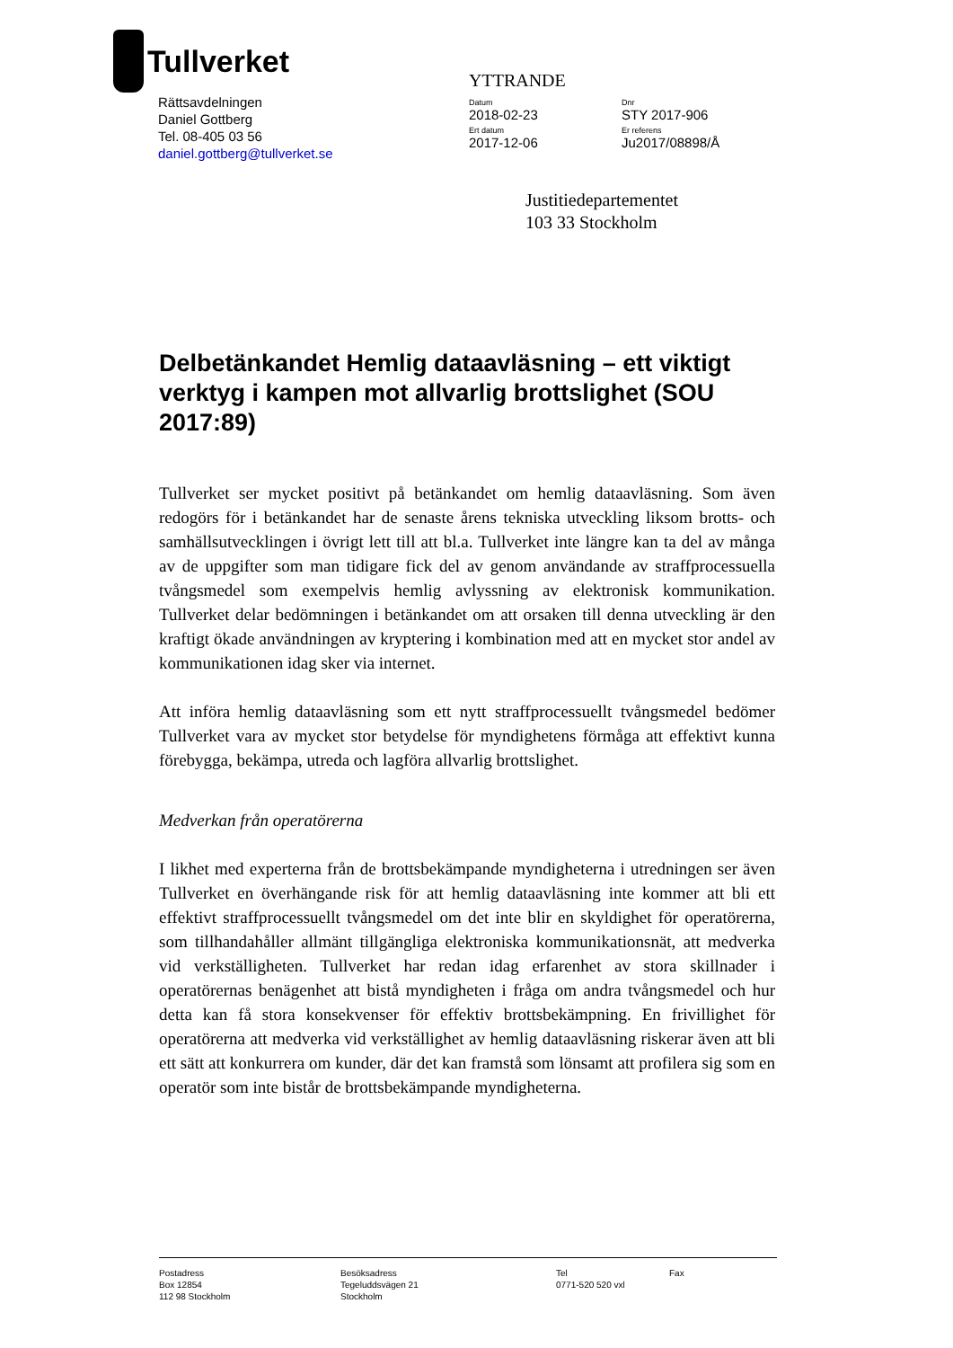Tullverket
Rättsavdelningen
Daniel Gottberg
Tel. 08-405 03 56
daniel.gottberg@tullverket.se
YTTRANDE
Datum
2018-02-23
Dnr
STY 2017-906
Ert datum
2017-12-06
Er referens
Ju2017/08898/Å
Justitiedepartementet
103 33 Stockholm
Delbetänkandet Hemlig dataavläsning – ett viktigt verktyg i kampen mot allvarlig brottslighet (SOU 2017:89)
Tullverket ser mycket positivt på betänkandet om hemlig dataavläsning. Som även redogörs för i betänkandet har de senaste årens tekniska utveckling liksom brotts- och samhällsutvecklingen i övrigt lett till att bl.a. Tullverket inte längre kan ta del av många av de uppgifter som man tidigare fick del av genom användande av straffprocessuella tvångsmedel som exempelvis hemlig avlyssning av elektronisk kommunikation. Tullverket delar bedömningen i betänkandet om att orsaken till denna utveckling är den kraftigt ökade användningen av kryptering i kombination med att en mycket stor andel av kommunikationen idag sker via internet.
Att införa hemlig dataavläsning som ett nytt straffprocessuellt tvångsmedel bedömer Tullverket vara av mycket stor betydelse för myndighetens förmåga att effektivt kunna förebygga, bekämpa, utreda och lagföra allvarlig brottslighet.
Medverkan från operatörerna
I likhet med experterna från de brottsbekämpande myndigheterna i utredningen ser även Tullverket en överhängande risk för att hemlig dataavläsning inte kommer att bli ett effektivt straffprocessuellt tvångsmedel om det inte blir en skyldighet för operatörerna, som tillhandahåller allmänt tillgängliga elektroniska kommunikationsnät, att medverka vid verkställigheten. Tullverket har redan idag erfarenhet av stora skillnader i operatörernas benägenhet att bistå myndigheten i fråga om andra tvångsmedel och hur detta kan få stora konsekvenser för effektiv brottsbekämpning. En frivillighet för operatörerna att medverka vid verkställighet av hemlig dataavläsning riskerar även att bli ett sätt att konkurrera om kunder, där det kan framstå som lönsamt att profilera sig som en operatör som inte bistår de brottsbekämpande myndigheterna.
Postadress
Box 12854
112 98 Stockholm
Besöksadress
Tegeluddsvägen 21
Stockholm
Tel
0771-520 520 vxl
Fax